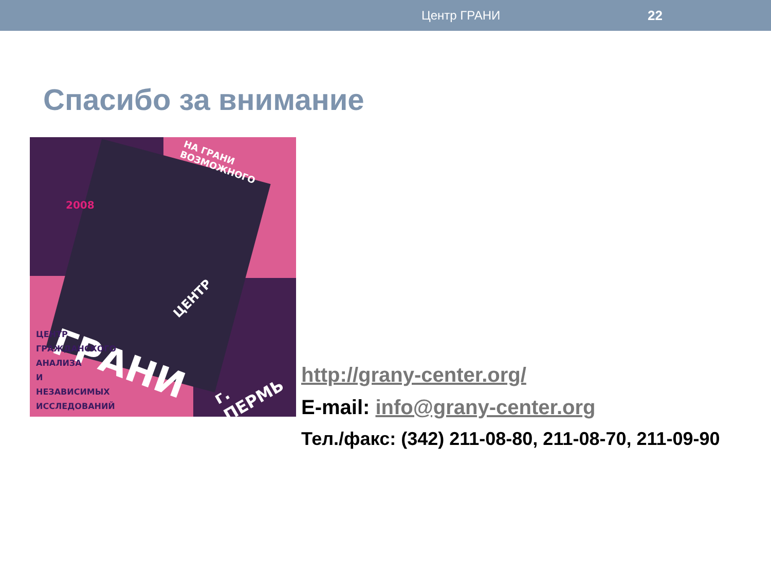Центр ГРАНИ 22
Спасибо за внимание
НА ГРАНИ ВОЗМОЖНОГО
2008
ЦЕНТР
ГРАНИ
ЦЕНТР
ГРАЖДАНСКОГО
АНАЛИЗА
И
НЕЗАВИСИМЫХ
ИССЛЕДОВАНИЙ г. ПЕРМЬ
http://grany-center.org/
E-mail: info@grany-center.org
Тел./факс: (342) 211-08-80, 211-08-70, 211-09-90